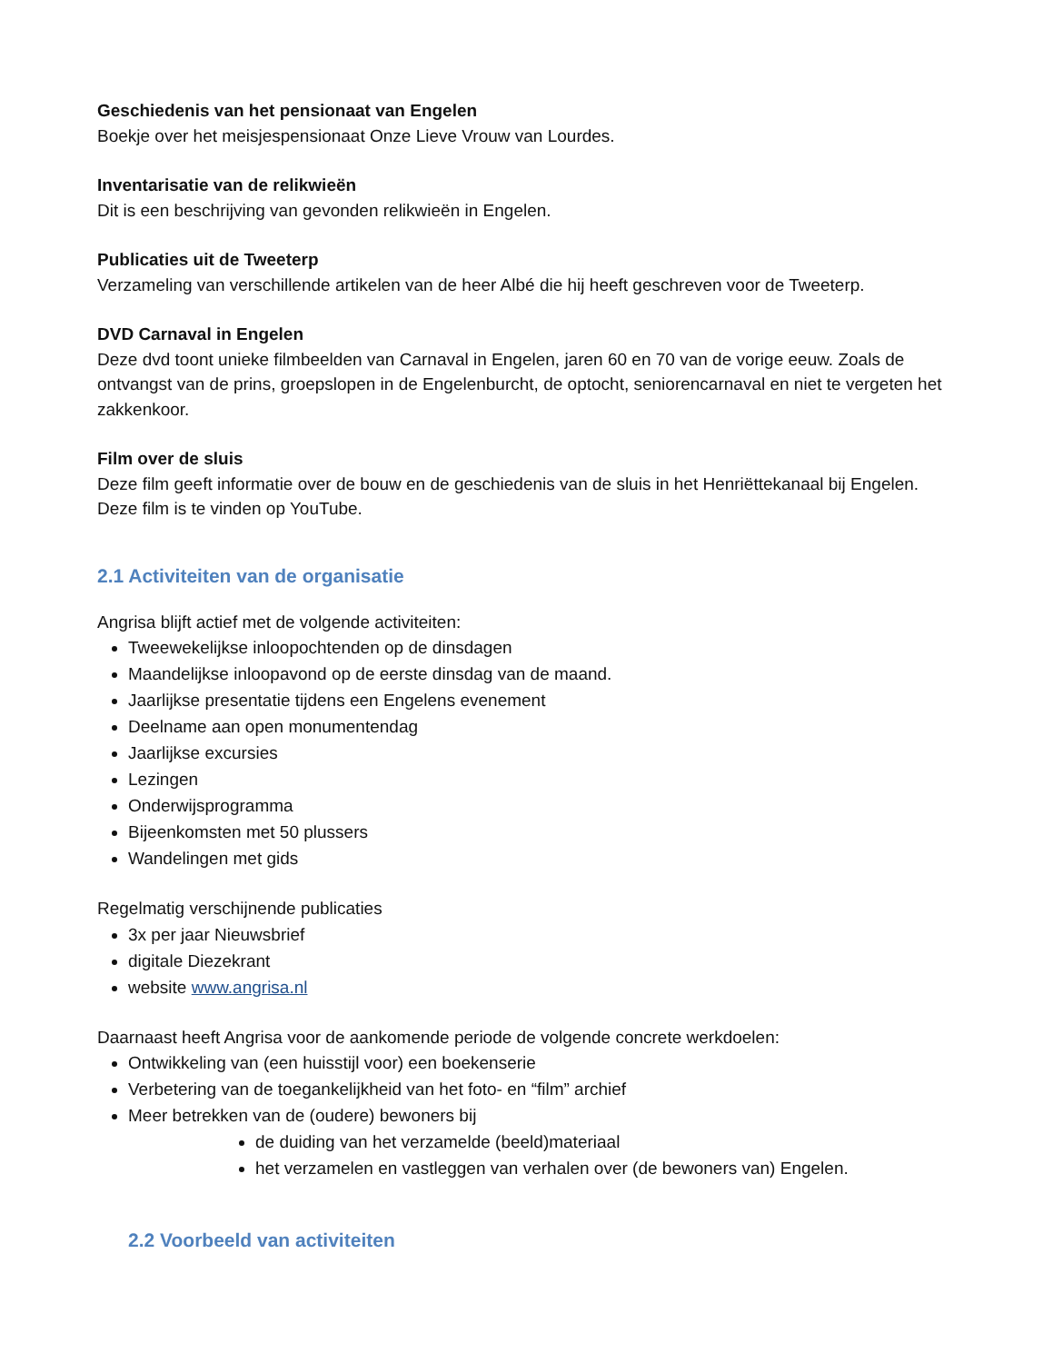Geschiedenis van het pensionaat van Engelen
Boekje over het meisjespensionaat Onze Lieve Vrouw van Lourdes.
Inventarisatie van de relikwieën
Dit is een beschrijving van gevonden relikwieën in Engelen.
Publicaties uit de Tweeterp
Verzameling van verschillende artikelen van de heer Albé die hij heeft geschreven voor de Tweeterp.
DVD Carnaval in Engelen
Deze dvd toont unieke filmbeelden van Carnaval in Engelen, jaren 60 en 70 van de vorige eeuw. Zoals de ontvangst van de prins, groepslopen in de Engelenburcht, de optocht, seniorencarnaval en niet te vergeten het zakkenkoor.
Film over de sluis
Deze film geeft informatie over de bouw en de geschiedenis van de sluis in het Henriëttekanaal bij Engelen. Deze film is te vinden op YouTube.
2.1 Activiteiten van de organisatie
Angrisa blijft actief met de volgende activiteiten:
Tweewekelijkse inloopochtenden op de dinsdagen
Maandelijkse inloopavond op de eerste dinsdag van de maand.
Jaarlijkse presentatie tijdens een Engelens evenement
Deelname aan open monumentendag
Jaarlijkse excursies
Lezingen
Onderwijsprogramma
Bijeenkomsten met 50 plussers
Wandelingen met gids
Regelmatig verschijnende publicaties
3x per jaar Nieuwsbrief
digitale Diezekrant
website www.angrisa.nl
Daarnaast heeft Angrisa voor de aankomende periode de volgende concrete werkdoelen:
Ontwikkeling van (een huisstijl voor) een boekenserie
Verbetering van de toegankelijkheid van het foto- en “film” archief
Meer betrekken van de (oudere) bewoners bij
de duiding van het verzamelde (beeld)materiaal
het verzamelen en vastleggen van verhalen over (de bewoners van) Engelen.
2.2 Voorbeeld van activiteiten